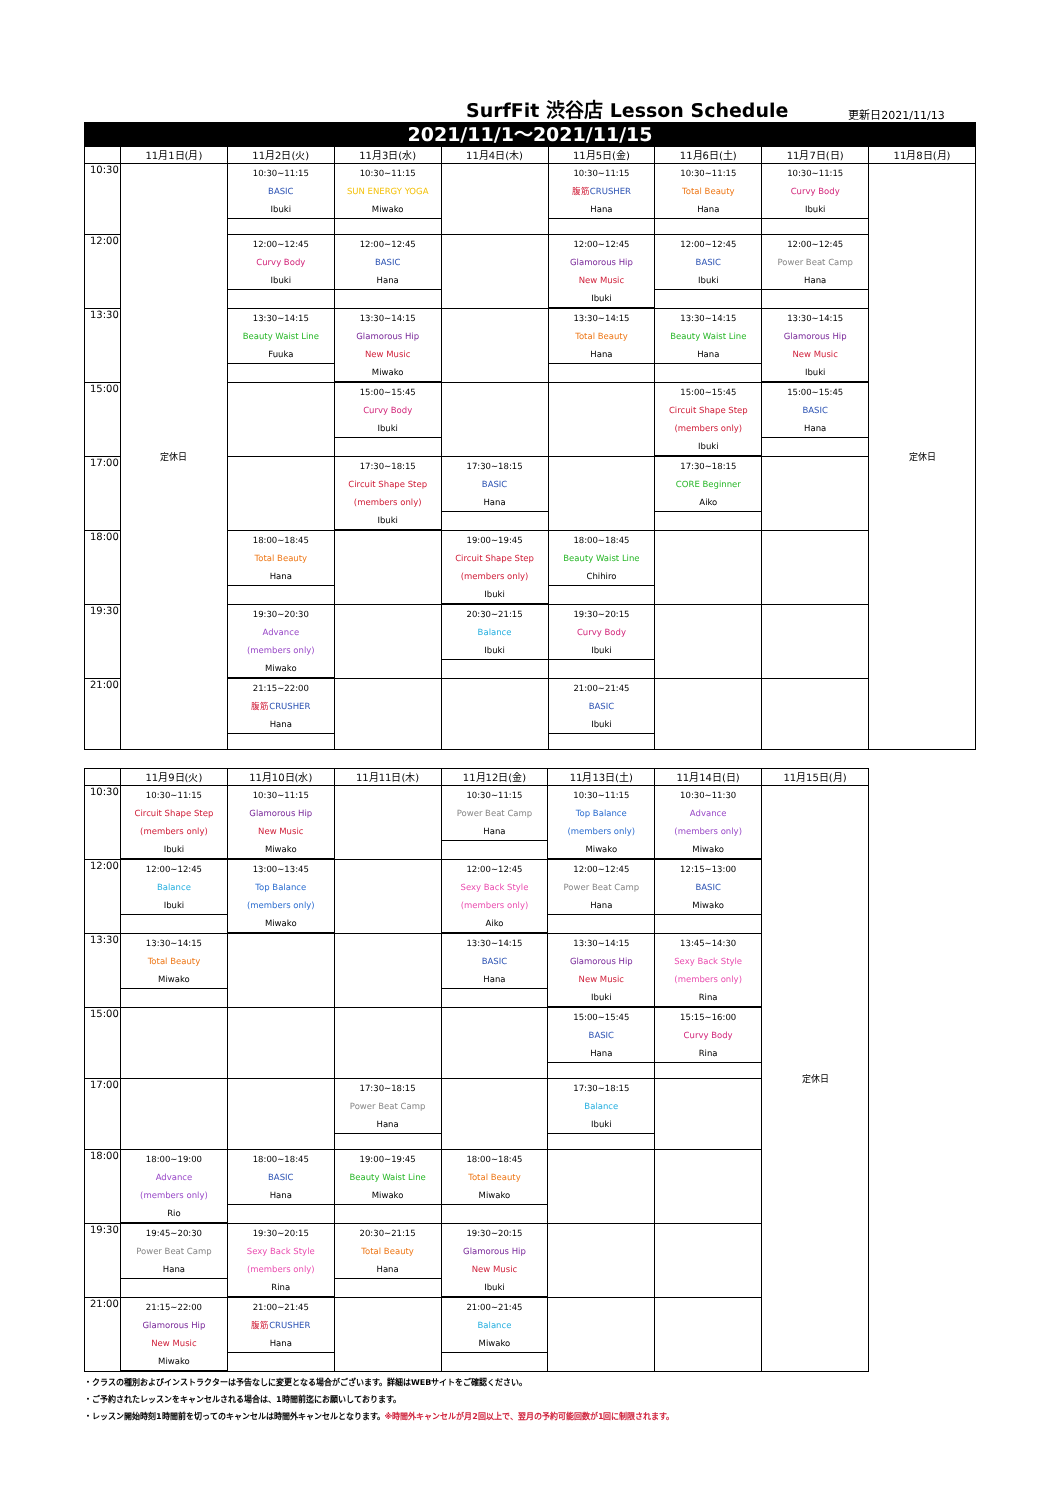SurfFit 渋谷店 Lesson Schedule 更新日2021/11/13
2021/11/1～2021/11/15
| | 11月1日(月) | 11月2日(火) | 11月3日(水) | 11月4日(木) | 11月5日(金) | 11月6日(土) | 11月7日(日) | 11月8日(月) |
| --- | --- | --- | --- | --- | --- | --- | --- | --- |
| 10:30 | 定休日 | 10:30~11:15 BASIC Ibuki | 10:30~11:15 SUN ENERGY YOGA Miwako | | 10:30~11:15 腹筋 CRUSHER Hana | 10:30~11:15 Total Beauty Hana | 10:30~11:15 Curvy Body Ibuki | 定休日 |
| 12:00 | | 12:00~12:45 Curvy Body Ibuki | 12:00~12:45 BASIC Hana | | 12:00~12:45 Glamorous Hip New Music Ibuki | 12:00~12:45 BASIC Ibuki | 12:00~12:45 Power Beat Camp Hana | |
| 13:30 | | 13:30~14:15 Beauty Waist Line Fuuka | 13:30~14:15 Glamorous Hip New Music Miwako | | 13:30~14:15 Total Beauty Hana | 13:30~14:15 Beauty Waist Line Hana | 13:30~14:15 Glamorous Hip New Music Ibuki | |
| 15:00 | | | 15:00~15:45 Curvy Body Ibuki | | | 15:00~15:45 Circuit Shape Step (members only) Ibuki | 15:00~15:45 BASIC Hana | |
| 17:00 | | | 17:30~18:15 Circuit Shape Step (members only) Ibuki | 17:30~18:15 BASIC Hana | | 17:30~18:15 CORE Beginner Aiko | | |
| 18:00 | | 18:00~18:45 Total Beauty Hana | | 19:00~19:45 Circuit Shape Step (members only) Ibuki | 18:00~18:45 Beauty Waist Line Chihiro | | | |
| 19:30 | | 19:30~20:30 Advance (members only) Miwako | | 20:30~21:15 Balance Ibuki | 19:30~20:15 Curvy Body Ibuki | | | |
| 21:00 | | 21:15~22:00 腹筋 CRUSHER Hana | | | 21:00~21:45 BASIC Ibuki | | | |
| | 11月9日(火) | 11月10日(水) | 11月11日(木) | 11月12日(金) | 11月13日(土) | 11月14日(日) | 11月15日(月) |
| --- | --- | --- | --- | --- | --- | --- | --- |
| 10:30 | 10:30~11:15 Circuit Shape Step (members only) Ibuki | 10:30~11:15 Glamorous Hip New Music Miwako | | 10:30~11:15 Power Beat Camp Hana | 10:30~11:15 Top Balance (members only) Miwako | 10:30~11:30 Advance (members only) Miwako | 定休日 |
| 12:00 | 12:00~12:45 Balance Ibuki | 13:00~13:45 Top Balance (members only) Miwako | | 12:00~12:45 Sexy Back Style (members only) Aiko | 12:00~12:45 Power Beat Camp Hana | 12:15~13:00 BASIC Miwako | |
| 13:30 | 13:30~14:15 Total Beauty Miwako | | | 13:30~14:15 BASIC Hana | 13:30~14:15 Glamorous Hip New Music Ibuki | 13:45~14:30 Sexy Back Style (members only) Rina | |
| 15:00 | | | | | 15:00~15:45 BASIC Hana | 15:15~16:00 Curvy Body Rina | |
| 17:00 | | | 17:30~18:15 Power Beat Camp Hana | | 17:30~18:15 Balance Ibuki | | |
| 18:00 | 18:00~19:00 Advance (members only) Rio | 18:00~18:45 BASIC Hana | 19:00~19:45 Beauty Waist Line Miwako | 18:00~18:45 Total Beauty Miwako | | | |
| 19:30 | 19:45~20:30 Power Beat Camp Hana | 19:30~20:15 Sexy Back Style (members only) Rina | 20:30~21:15 Total Beauty Hana | 19:30~20:15 Glamorous Hip New Music Ibuki | | | |
| 21:00 | 21:15~22:00 Glamorous Hip New Music Miwako | 21:00~21:45 腹筋 CRUSHER Hana | | 21:00~21:45 Balance Miwako | | | |
・クラスの種別およびインストラクターは予告なしに変更となる場合がございます。詳細はWEBサイトをご確認ください。
・ご予約されたレッスンをキャンセルされる場合は、1時間前迄にお願いしております。
・レッスン開始時刻1時間前を切ってのキャンセルは時間外キャンセルとなります。※時間外キャンセルが月2回以上で、翌月の予約可能回数が1回に制限されます。